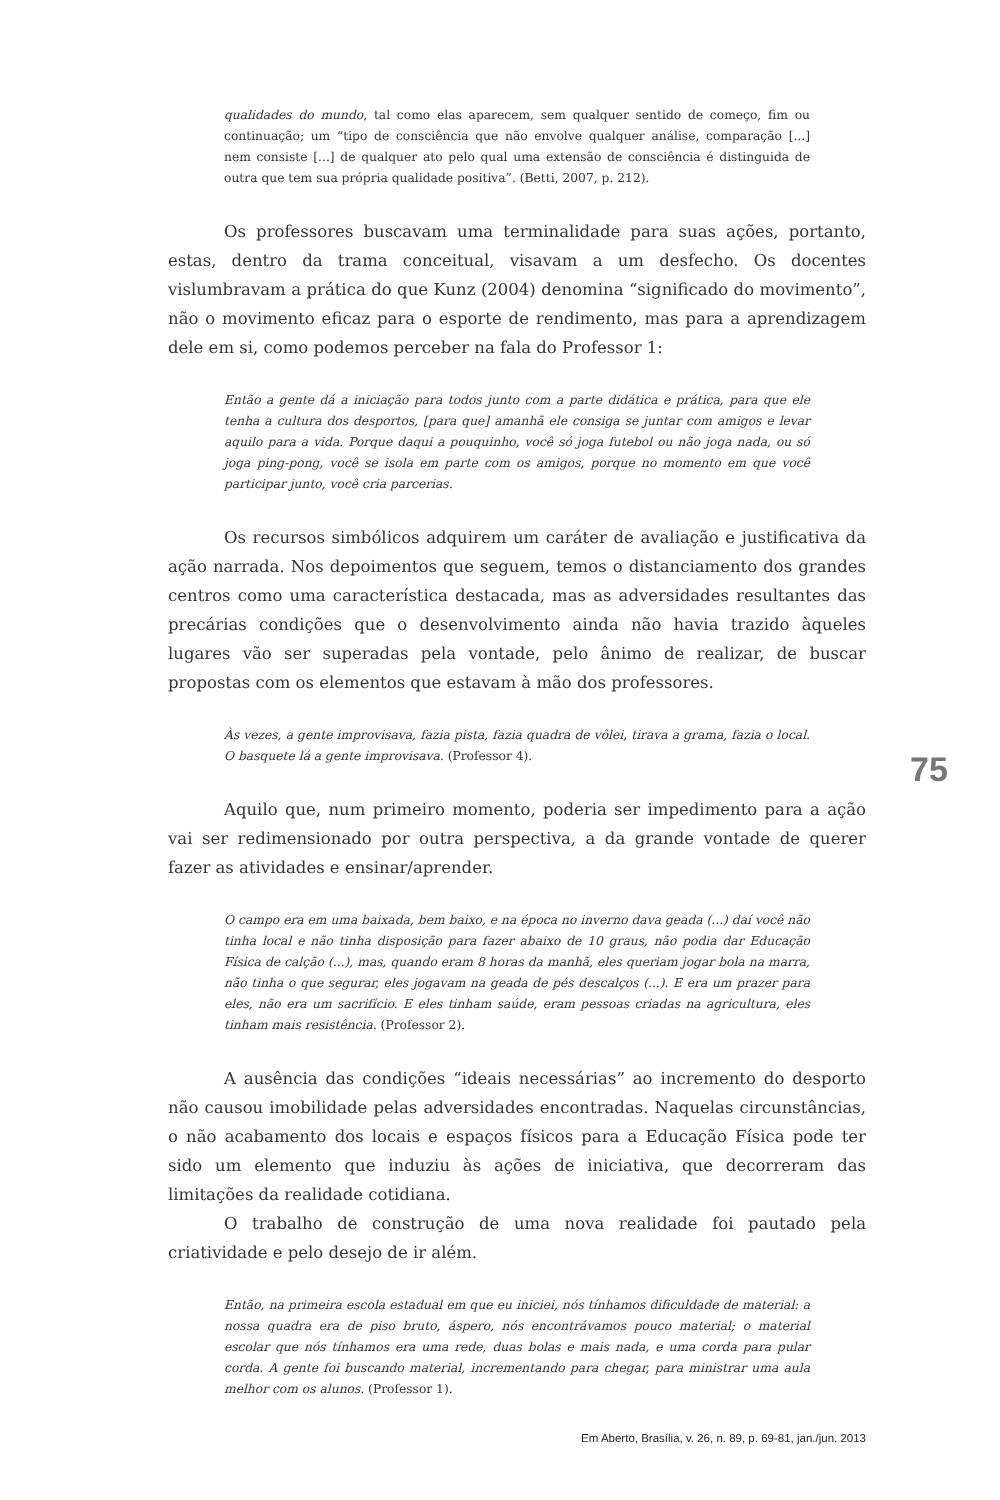qualidades do mundo, tal como elas aparecem, sem qualquer sentido de começo, fim ou continuação; um “tipo de consciência que não envolve qualquer análise, comparação [...] nem consiste [...] de qualquer ato pelo qual uma extensão de consciência é distinguida de outra que tem sua própria qualidade positiva”. (Betti, 2007, p. 212).
Os professores buscavam uma terminalidade para suas ações, portanto, estas, dentro da trama conceitual, visavam a um desfecho. Os docentes vislumbravam a prática do que Kunz (2004) denomina “significado do movimento”, não o movimento eficaz para o esporte de rendimento, mas para a aprendizagem dele em si, como podemos perceber na fala do Professor 1:
Então a gente dá a iniciação para todos junto com a parte didática e prática, para que ele tenha a cultura dos desportos, [para que] amanhã ele consiga se juntar com amigos e levar aquilo para a vida. Porque daqui a pouquinho, você só joga futebol ou não joga nada, ou só joga ping-pong, você se isola em parte com os amigos, porque no momento em que você participar junto, você cria parcerias.
Os recursos simbólicos adquirem um caráter de avaliação e justificativa da ação narrada. Nos depoimentos que seguem, temos o distanciamento dos grandes centros como uma característica destacada, mas as adversidades resultantes das precárias condições que o desenvolvimento ainda não havia trazido àqueles lugares vão ser superadas pela vontade, pelo ânimo de realizar, de buscar propostas com os elementos que estavam à mão dos professores.
Às vezes, a gente improvisava, fazia pista, fazia quadra de vôlei, tirava a grama, fazia o local. O basquete lá a gente improvisava. (Professor 4).
Aquilo que, num primeiro momento, poderia ser impedimento para a ação vai ser redimensionado por outra perspectiva, a da grande vontade de querer fazer as atividades e ensinar/aprender.
O campo era em uma baixada, bem baixo, e na época no inverno dava geada (...) daí você não tinha local e não tinha disposição para fazer abaixo de 10 graus, não podia dar Educação Física de calção (...), mas, quando eram 8 horas da manhã, eles queriam jogar bola na marra, não tinha o que segurar, eles jogavam na geada de pés descalços (...). E era um prazer para eles, não era um sacrifício. E eles tinham saúde, eram pessoas criadas na agricultura, eles tinham mais resistência. (Professor 2).
A ausência das condições “ideais necessárias” ao incremento do desporto não causou imobilidade pelas adversidades encontradas. Naquelas circunstâncias, o não acabamento dos locais e espaços físicos para a Educação Física pode ter sido um elemento que induziu às ações de iniciativa, que decorreram das limitações da realidade cotidiana.
O trabalho de construção de uma nova realidade foi pautado pela criatividade e pelo desejo de ir além.
Então, na primeira escola estadual em que eu iniciei, nós tínhamos dificuldade de material: a nossa quadra era de piso bruto, áspero, nós encontrávamos pouco material; o material escolar que nós tínhamos era uma rede, duas bolas e mais nada, e uma corda para pular corda. A gente foi buscando material, incrementando para chegar, para ministrar uma aula melhor com os alunos. (Professor 1).
75
Em Aberto, Brasília, v. 26, n. 89, p. 69-81, jan./jun. 2013